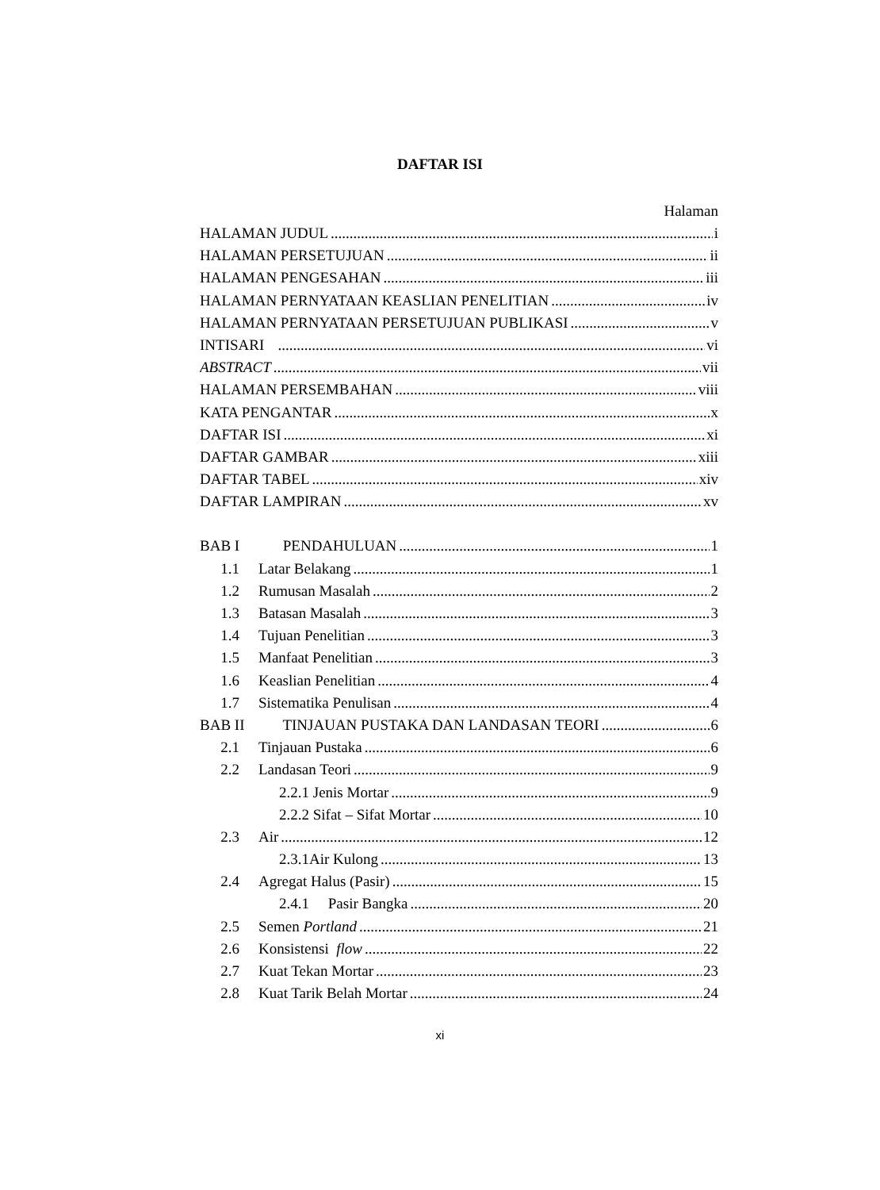DAFTAR ISI
Halaman
HALAMAN JUDUL i
HALAMAN PERSETUJUAN ii
HALAMAN PENGESAHAN iii
HALAMAN PERNYATAAN KEASLIAN PENELITIAN iv
HALAMAN PERNYATAAN PERSETUJUAN PUBLIKASI v
INTISARI vi
ABSTRACT vii
HALAMAN PERSEMBAHAN viii
KATA PENGANTAR x
DAFTAR ISI xi
DAFTAR GAMBAR xiii
DAFTAR TABEL xiv
DAFTAR LAMPIRAN xv
BAB I PENDAHULUAN 1
1.1 Latar Belakang 1
1.2 Rumusan Masalah 2
1.3 Batasan Masalah 3
1.4 Tujuan Penelitian 3
1.5 Manfaat Penelitian 3
1.6 Keaslian Penelitian 4
1.7 Sistematika Penulisan 4
BAB II TINJAUAN PUSTAKA DAN LANDASAN TEORI 6
2.1 Tinjauan Pustaka 6
2.2 Landasan Teori 9
2.2.1 Jenis Mortar 9
2.2.2 Sifat – Sifat Mortar 10
2.3 Air 12
2.3.1Air Kulong 13
2.4 Agregat Halus (Pasir) 15
2.4.1 Pasir Bangka 20
2.5 Semen Portland 21
2.6 Konsistensi flow 22
2.7 Kuat Tekan Mortar 23
2.8 Kuat Tarik Belah Mortar 24
xi